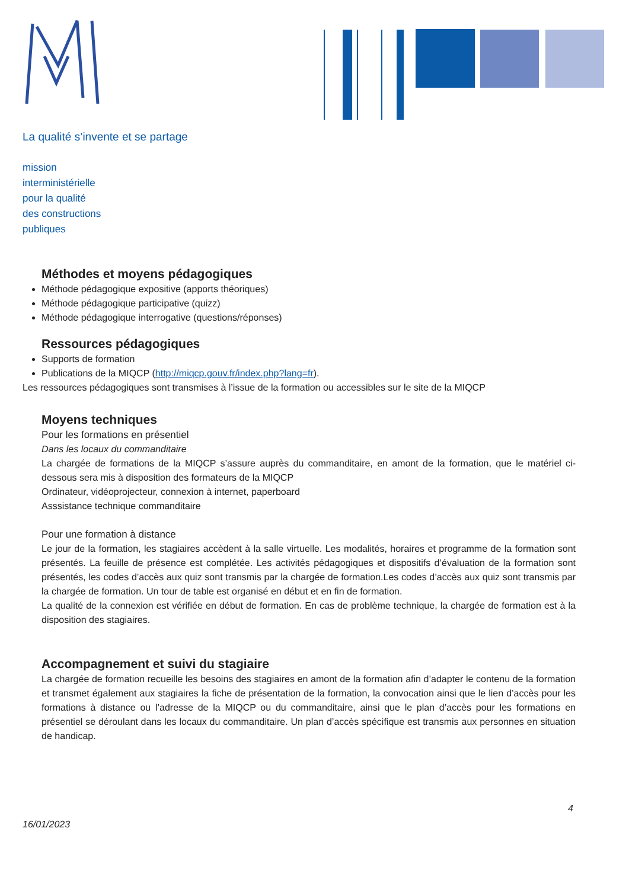La qualité s’invente et se partage
mission
interministérielle
pour la qualité
des constructions
publiques
Méthodes et moyens pédagogiques
Méthode pédagogique expositive (apports théoriques)
Méthode pédagogique participative (quizz)
Méthode pédagogique interrogative (questions/réponses)
Ressources pédagogiques
Supports de formation
Publications de la MIQCP (http://miqcp.gouv.fr/index.php?lang=fr).
Les ressources pédagogiques sont transmises à l’issue de la formation ou accessibles sur le site de la MIQCP
Moyens techniques
Pour les formations en présentiel
Dans les locaux du commanditaire
La chargée de formations de la MIQCP s’assure auprès du commanditaire, en amont de la formation, que le matériel ci-dessous sera mis à disposition des formateurs de la MIQCP
Ordinateur, vidéoprojecteur, connexion à internet, paperboard
Asssistance technique commanditaire
Pour une formation à distance
Le jour de la formation, les stagiaires accèdent à la salle virtuelle. Les modalités, horaires et programme de la formation sont présentés. La feuille de présence est complétée. Les activités pédagogiques et dispositifs d’évaluation de la formation sont présentés, les codes d’accès aux quiz sont transmis par la chargée de formation.Les codes d’accès aux quiz sont transmis par la chargée de formation. Un tour de table est organisé en début et en fin de formation.
La qualité de la connexion est vérifiée en début de formation. En cas de problème technique, la chargée de formation est à la disposition des stagiaires.
Accompagnement et suivi du stagiaire
La chargée de formation recueille les besoins des stagiaires en amont de la formation afin d’adapter le contenu de la formation et transmet également aux stagiaires la fiche de présentation de la formation, la convocation ainsi que le lien d’accès pour les formations à distance ou l’adresse de la MIQCP ou du commanditaire, ainsi que le plan d’accès pour les formations en présentiel se déroulant dans les locaux du commanditaire. Un plan d’accès spécifique est transmis aux personnes en situation de handicap.
4
16/01/2023